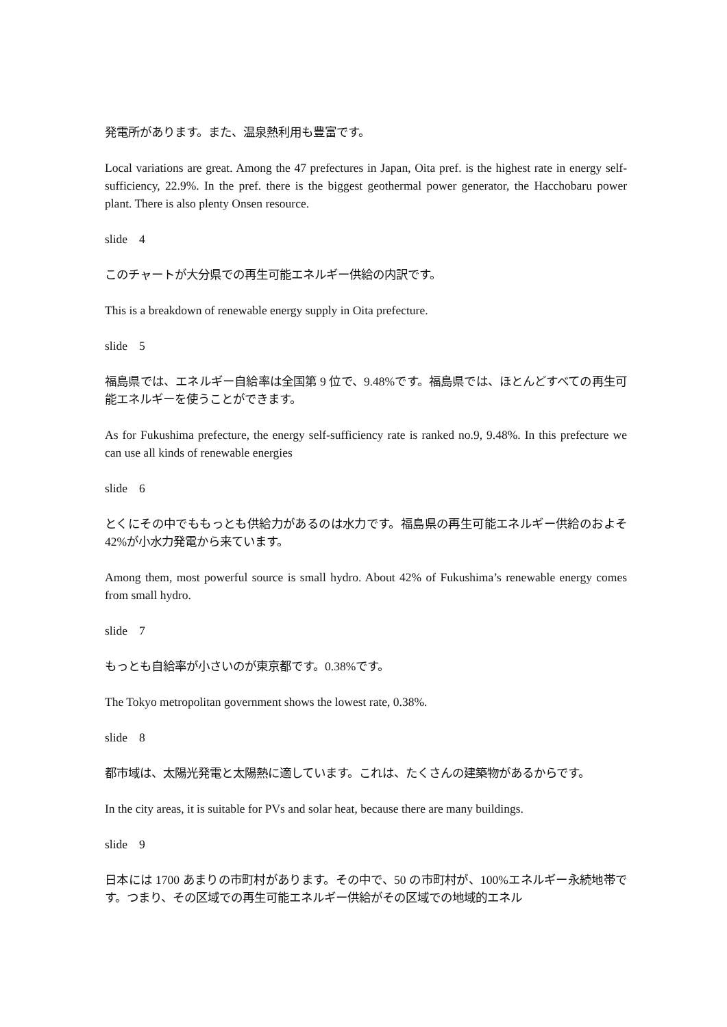発電所があります。また、温泉熱利用も豊富です。
Local variations are great. Among the 47 prefectures in Japan, Oita pref. is the highest rate in energy self-sufficiency, 22.9%. In the pref. there is the biggest geothermal power generator, the Hacchobaru power plant. There is also plenty Onsen resource.
slide　4
このチャートが大分県での再生可能エネルギー供給の内訳です。
This is a breakdown of renewable energy supply in Oita prefecture.
slide　5
福島県では、エネルギー自給率は全国第 9 位で、9.48%です。福島県では、ほとんどすべての再生可能エネルギーを使うことができます。
As for Fukushima prefecture, the energy self-sufficiency rate is ranked no.9, 9.48%. In this prefecture we can use all kinds of renewable energies
slide　6
とくにその中でももっとも供給力があるのは水力です。福島県の再生可能エネルギー供給のおよそ 42%が小水力発電から来ています。
Among them, most powerful source is small hydro. About 42% of Fukushima’s renewable energy comes from small hydro.
slide　7
もっとも自給率が小さいのが東京都です。0.38%です。
The Tokyo metropolitan government shows the lowest rate, 0.38%.
slide　8
都市域は、太陽光発電と太陽熱に適しています。これは、たくさんの建築物があるからです。
In the city areas, it is suitable for PVs and solar heat, because there are many buildings.
slide　9
日本には 1700 あまりの市町村があります。その中で、50 の市町村が、100%エネルギー永続地帯です。つまり、その区域での再生可能エネルギー供給がその区域での地域的エネル